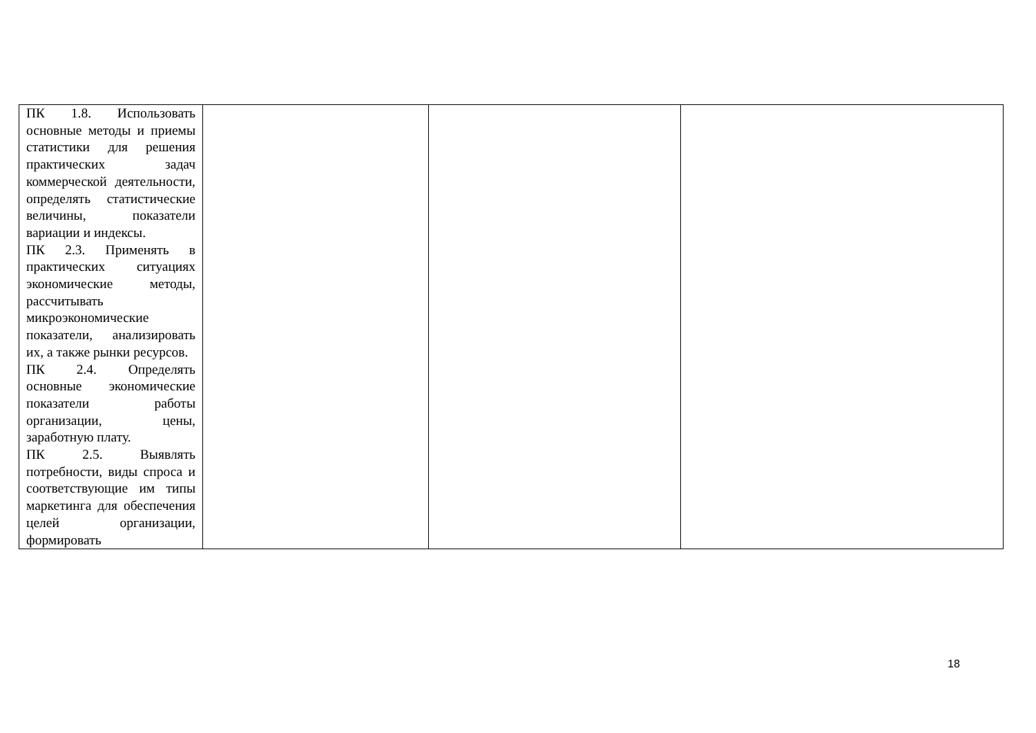| ПК 1.8. Использовать основные методы и приемы статистики для решения практических задач коммерческой деятельности, определять статистические величины, показатели вариации и индексы. ПК 2.3. Применять в практических ситуациях экономические методы, рассчитывать микроэкономические показатели, анализировать их, а также рынки ресурсов. ПК 2.4. Определять основные экономические показатели работы организации, цены, заработную плату. ПК 2.5. Выявлять потребности, виды спроса и соответствующие им типы маркетинга для обеспечения целей организации, формировать | | | |
18